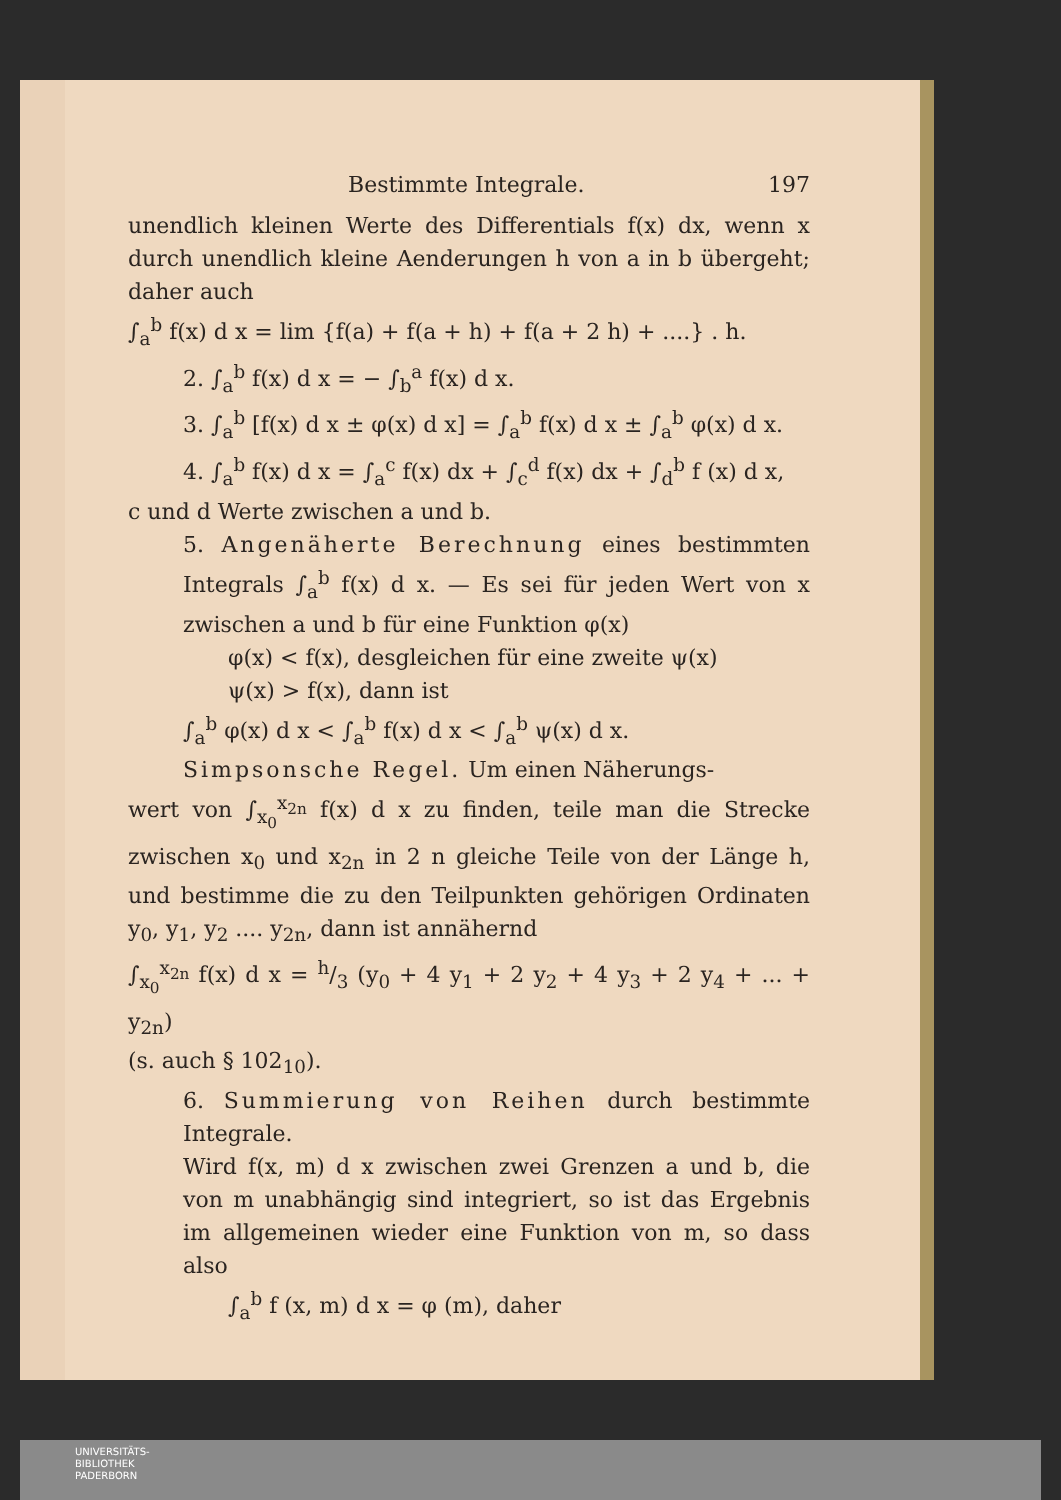Bestimmte Integrale. 197
unendlich kleinen Werte des Differentials f(x) dx, wenn x durch unendlich kleine Aenderungen h von a in b übergeht; daher auch
∫<sub>a</sub><sup>b</sup> f(x) d x = lim {f(a) + f(a + h) + f(a + 2 h) + ....} . h.
2. ∫<sub>a</sub><sup>b</sup> f(x) d x = − ∫<sub>b</sub><sup>a</sup> f(x) d x.
3. ∫<sub>a</sub><sup>b</sup> [f(x) d x ± φ(x) d x] = ∫<sub>a</sub><sup>b</sup> f(x) d x ± ∫<sub>a</sub><sup>b</sup> φ(x) d x.
4. ∫<sub>a</sub><sup>b</sup> f(x) d x = ∫<sub>a</sub><sup>c</sup> f(x) dx + ∫<sub>c</sub><sup>d</sup> f(x) dx + ∫<sub>d</sub><sup>b</sup> f (x) d x,
c und d Werte zwischen a und b.
5. Angenäherte Berechnung eines bestimmten Integrals ∫<sub>a</sub><sup>b</sup> f(x) d x. — Es sei für jeden Wert von x zwischen a und b für eine Funktion φ(x)
φ(x) < f(x), desgleichen für eine zweite ψ(x)
ψ(x) > f(x), dann ist
∫<sub>a</sub><sup>b</sup> φ(x) d x < ∫<sub>a</sub><sup>b</sup> f(x) d x < ∫<sub>a</sub><sup>b</sup> ψ(x) d x.
Simpsonsche Regel. Um einen Näherungs-
wert von ∫<sub>x<sub>0</sub></sub><sup>x<sub>2n</sub></sup> f(x) d x zu finden, teile man die Strecke zwischen x<sub>0</sub> und x<sub>2n</sub> in 2 n gleiche Teile von der Länge h, und bestimme die zu den Teilpunkten gehörigen Ordinaten y<sub>0</sub>, y<sub>1</sub>, y<sub>2</sub> .... y<sub>2n</sub>, dann ist annähernd
∫<sub>x<sub>0</sub></sub><sup>x<sub>2n</sub></sup> f(x) d x = h/3 (y<sub>0</sub> + 4 y<sub>1</sub> + 2 y<sub>2</sub> + 4 y<sub>3</sub> + 2 y<sub>4</sub> + ... + y<sub>2n</sub>)
(s. auch § 102<sub>10</sub>).
6. Summierung von Reihen durch bestimmte Integrale.
Wird f(x, m) d x zwischen zwei Grenzen a und b, die von m unabhängig sind integriert, so ist das Ergebnis im allgemeinen wieder eine Funktion von m, so dass also
∫<sub>a</sub><sup>b</sup> f (x, m) d x = φ (m), daher
UNIVERSITÄTS-
BIBLIOTHEK
PADERBORN